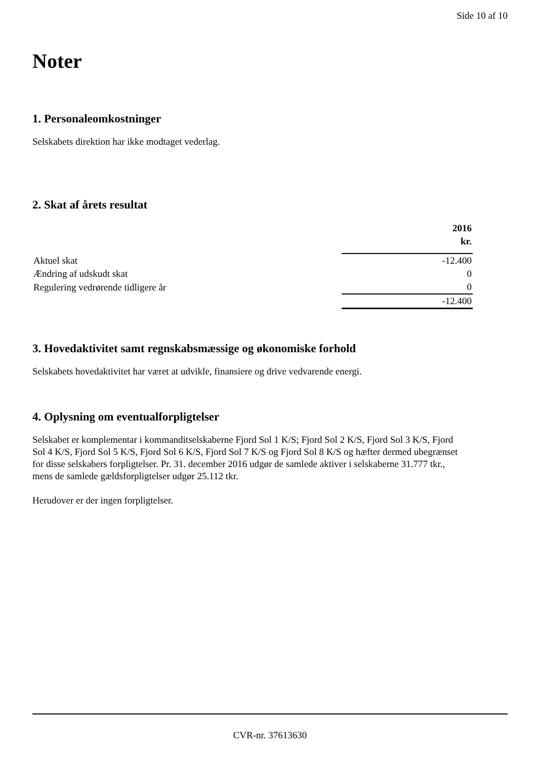Side 10 af 10
Noter
1. Personaleomkostninger
Selskabets direktion har ikke modtaget vederlag.
2. Skat af årets resultat
| | 2016 |
| | kr. |
| Aktuel skat | -12.400 |
| Ændring af udskudt skat | 0 |
| Regulering vedrørende tidligere år | 0 |
| | -12.400 |
3. Hovedaktivitet samt regnskabsmæssige og økonomiske forhold
Selskabets hovedaktivitet har været at udvikle, finansiere og drive vedvarende energi.
4. Oplysning om eventualforpligtelser
Selskabet er komplementar i kommanditselskaberne Fjord Sol 1 K/S; Fjord Sol 2 K/S, Fjord Sol 3 K/S, Fjord Sol 4 K/S, Fjord Sol 5 K/S, Fjord Sol 6 K/S, Fjord Sol 7 K/S og Fjord Sol 8 K/S og hæfter dermed ubegrænset for disse selskabers forpligtelser. Pr. 31. december 2016 udgør de samlede aktiver i selskaberne 31.777 tkr., mens de samlede gældsforpligtelser udgør 25.112 tkr.
Herudover er der ingen forpligtelser.
CVR-nr. 37613630